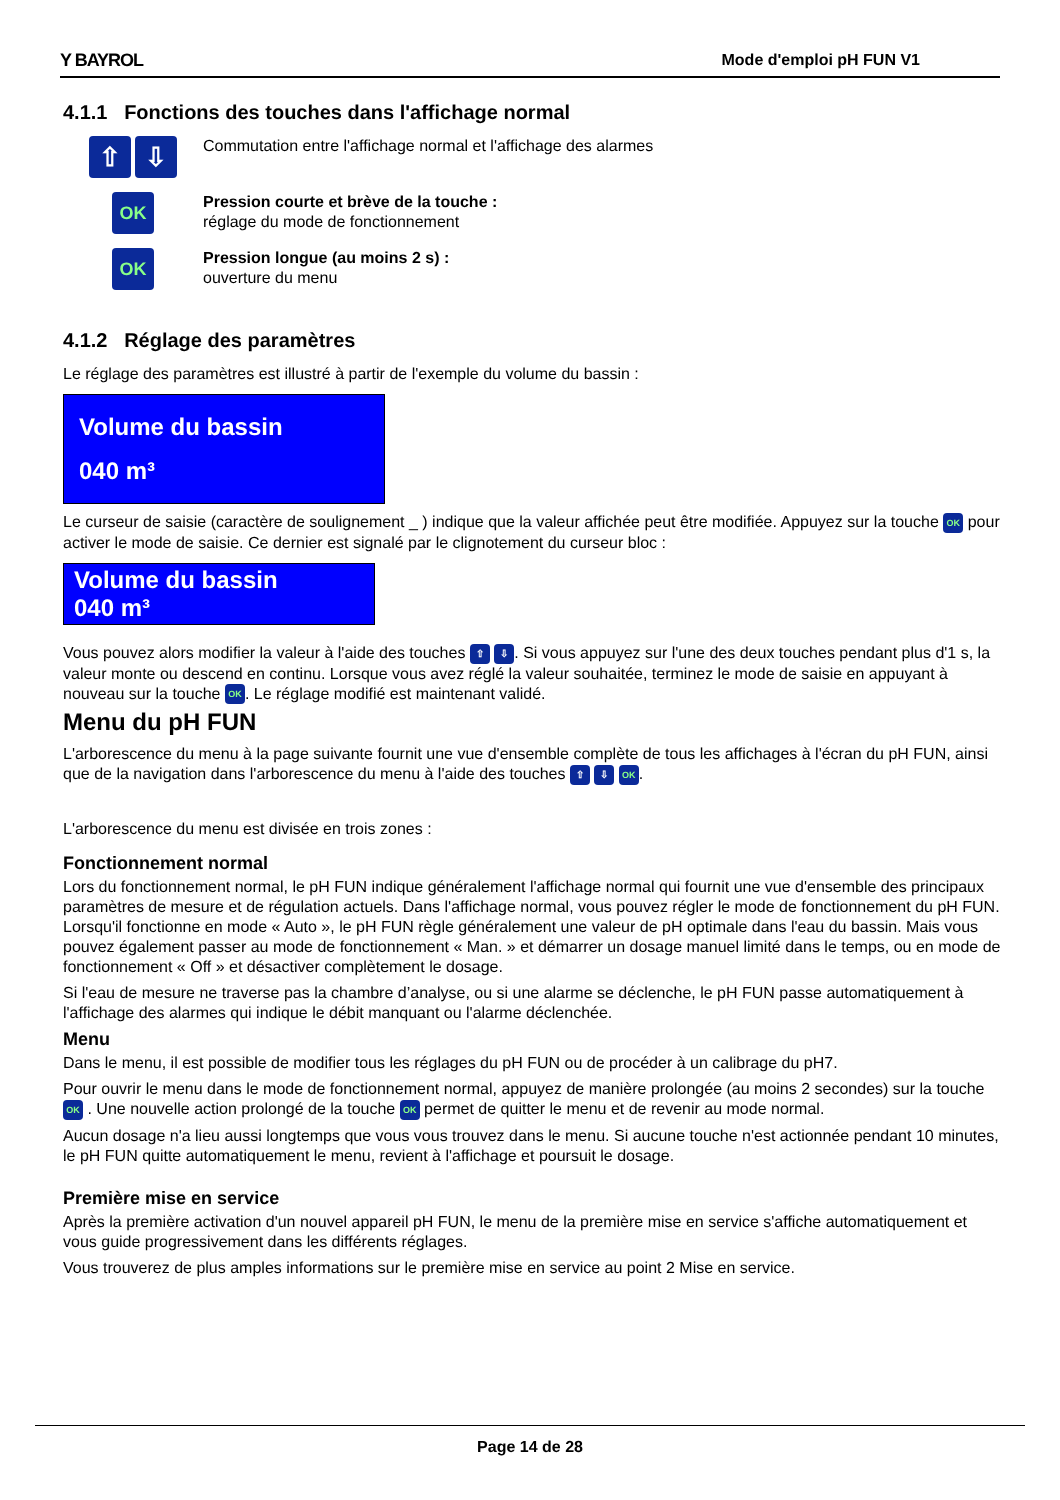Y BAYROL Mode d'emploi pH FUN V1
4.1.1 Fonctions des touches dans l'affichage normal
⇧ ⇩
Commutation entre l'affichage normal et l'affichage des alarmes
OK
Pression courte et brève de la touche :
réglage du mode de fonctionnement
OK
Pression longue (au moins 2 s) :
ouverture du menu
4.1.2 Réglage des paramètres
Le réglage des paramètres est illustré à partir de l'exemple du volume du bassin :
Volume du bassin
040 m³
Le curseur de saisie (caractère de soulignement _ ) indique que la valeur affichée peut être modifiée. Appuyez sur la touche OK pour activer le mode de saisie. Ce dernier est signalé par le clignotement du curseur bloc :
Volume du bassin
040 m³
Vous pouvez alors modifier la valeur à l'aide des touches ⇧ ⇩. Si vous appuyez sur l'une des deux touches pendant plus d'1 s, la valeur monte ou descend en continu. Lorsque vous avez réglé la valeur souhaitée, terminez le mode de saisie en appuyant à nouveau sur la touche OK. Le réglage modifié est maintenant validé.
Menu du pH FUN
L'arborescence du menu à la page suivante fournit une vue d'ensemble complète de tous les affichages à l'écran du pH FUN, ainsi que de la navigation dans l'arborescence du menu à l'aide des touches ⇧ ⇩ OK.
L'arborescence du menu est divisée en trois zones :
Fonctionnement normal
Lors du fonctionnement normal, le pH FUN indique généralement l'affichage normal qui fournit une vue d'ensemble des principaux paramètres de mesure et de régulation actuels. Dans l'affichage normal, vous pouvez régler le mode de fonctionnement du pH FUN. Lorsqu'il fonctionne en mode « Auto », le pH FUN règle généralement une valeur de pH optimale dans l'eau du bassin. Mais vous pouvez également passer au mode de fonctionnement « Man. » et démarrer un dosage manuel limité dans le temps, ou en mode de fonctionnement « Off » et désactiver complètement le dosage.
Si l'eau de mesure ne traverse pas la chambre d’analyse, ou si une alarme se déclenche, le pH FUN passe automatiquement à l'affichage des alarmes qui indique le débit manquant ou l'alarme déclenchée.
Menu
Dans le menu, il est possible de modifier tous les réglages du pH FUN ou de procéder à un calibrage du pH7.
Pour ouvrir le menu dans le mode de fonctionnement normal, appuyez de manière prolongée (au moins 2 secondes) sur la touche OK . Une nouvelle action prolongé de la touche OK permet de quitter le menu et de revenir au mode normal.
Aucun dosage n'a lieu aussi longtemps que vous vous trouvez dans le menu. Si aucune touche n'est actionnée pendant 10 minutes, le pH FUN quitte automatiquement le menu, revient à l'affichage et poursuit le dosage.
Première mise en service
Après la première activation d'un nouvel appareil pH FUN, le menu de la première mise en service s'affiche automatiquement et vous guide progressivement dans les différents réglages.
Vous trouverez de plus amples informations sur le première mise en service au point 2 Mise en service.
Page 14 de 28